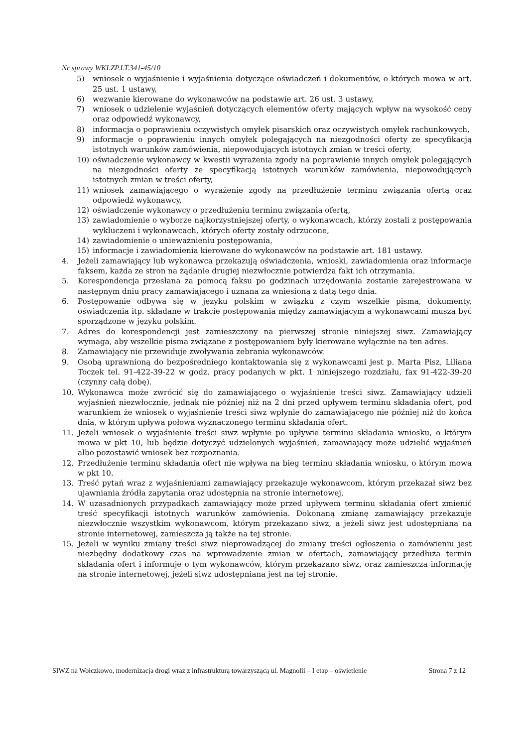Nr sprawy WKI.ZP.LT.341-45/10
5) wniosek o wyjaśnienie i wyjaśnienia dotyczące oświadczeń i dokumentów, o których mowa w art. 25 ust. 1 ustawy,
6) wezwanie kierowane do wykonawców na podstawie art. 26 ust. 3 ustawy,
7) wniosek o udzielenie wyjaśnień dotyczących elementów oferty mających wpływ na wysokość ceny oraz odpowiedź wykonawcy,
8) informacja o poprawieniu oczywistych omyłek pisarskich oraz oczywistych omyłek rachunkowych,
9) informacje o poprawieniu innych omyłek polegających na niezgodności oferty ze specyfikacją istotnych warunków zamówienia, niepowodujących istotnych zmian w treści oferty,
10) oświadczenie wykonawcy w kwestii wyrażenia zgody na poprawienie innych omyłek polegających na niezgodności oferty ze specyfikacją istotnych warunków zamówienia, niepowodujących istotnych zmian w treści oferty,
11) wniosek zamawiającego o wyrażenie zgody na przedłużenie terminu związania ofertą oraz odpowiedź wykonawcy,
12) oświadczenie wykonawcy o przedłużeniu terminu związania ofertą,
13) zawiadomienie o wyborze najkorzystniejszej oferty, o wykonawcach, którzy zostali z postępowania wykluczeni i wykonawcach, których oferty zostały odrzucone,
14) zawiadomienie o unieważnieniu postępowania,
15) informacje i zawiadomienia kierowane do wykonawców na podstawie art. 181 ustawy.
4. Jeżeli zamawiający lub wykonawca przekazują oświadczenia, wnioski, zawiadomienia oraz informacje faksem, każda ze stron na żądanie drugiej niezwłocznie potwierdza fakt ich otrzymania.
5. Korespondencja przesłana za pomocą faksu po godzinach urzędowania zostanie zarejestrowana w następnym dniu pracy zamawiającego i uznana za wniesioną z datą tego dnia.
6. Postępowanie odbywa się w języku polskim w związku z czym wszelkie pisma, dokumenty, oświadczenia itp. składane w trakcie postępowania między zamawiającym a wykonawcami muszą być sporządzone w języku polskim.
7. Adres do korespondencji jest zamieszczony na pierwszej stronie niniejszej siwz. Zamawiający wymaga, aby wszelkie pisma związane z postępowaniem były kierowane wyłącznie na ten adres.
8. Zamawiający nie przewiduje zwoływania zebrania wykonawców.
9. Osobą uprawnioną do bezpośredniego kontaktowania się z wykonawcami jest p. Marta Pisz, Liliana Toczek tel. 91-422-39-22 w godz. pracy podanych w pkt. 1 niniejszego rozdziału, fax 91-422-39-20 (czynny całą dobę).
10. Wykonawca może zwrócić się do zamawiającego o wyjaśnienie treści siwz. Zamawiający udzieli wyjaśnień niezwłocznie, jednak nie później niż na 2 dni przed upływem terminu składania ofert, pod warunkiem że wniosek o wyjaśnienie treści siwz wpłynie do zamawiającego nie później niż do końca dnia, w którym upływa połowa wyznaczonego terminu składania ofert.
11. Jeżeli wniosek o wyjaśnienie treści siwz wpłynie po upływie terminu składania wniosku, o którym mowa w pkt 10, lub będzie dotyczyć udzielonych wyjaśnień, zamawiający może udzielić wyjaśnień albo pozostawić wniosek bez rozpoznania.
12. Przedłużenie terminu składania ofert nie wpływa na bieg terminu składania wniosku, o którym mowa w pkt 10.
13. Treść pytań wraz z wyjaśnieniami zamawiający przekazuje wykonawcom, którym przekazał siwz bez ujawniania źródła zapytania oraz udostępnia na stronie internetowej.
14. W uzasadnionych przypadkach zamawiający może przed upływem terminu składania ofert zmienić treść specyfikacji istotnych warunków zamówienia. Dokonaną zmianę zamawiający przekazuje niezwłocznie wszystkim wykonawcom, którym przekazano siwz, a jeżeli siwz jest udostępniana na stronie internetowej, zamieszcza ją także na tej stronie.
15. Jeżeli w wyniku zmiany treści siwz nieprowadzącej do zmiany treści ogłoszenia o zamówieniu jest niezbędny dodatkowy czas na wprowadzenie zmian w ofertach, zamawiający przedłuża termin składania ofert i informuje o tym wykonawców, którym przekazano siwz, oraz zamieszcza informację na stronie internetowej, jeżeli siwz udostępniana jest na tej stronie.
SIWZ na Wołczkowo, modernizacja drogi wraz z infrastrukturą towarzyszącą ul. Magnolii – I etap – oświetlenie Strona 7 z 12